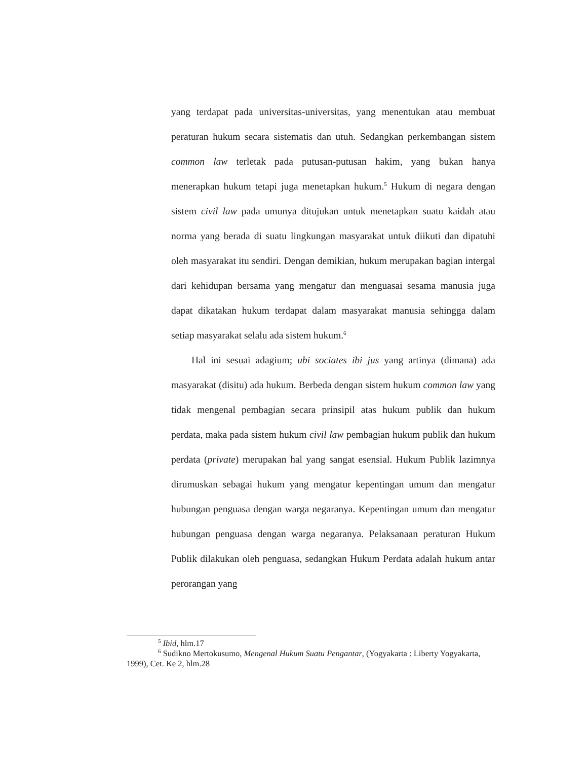yang terdapat pada universitas-universitas, yang menentukan atau membuat peraturan hukum secara sistematis dan utuh. Sedangkan perkembangan sistem common law terletak pada putusan-putusan hakim, yang bukan hanya menerapkan hukum tetapi juga menetapkan hukum.<sup>5</sup> Hukum di negara dengan sistem civil law pada umunya ditujukan untuk menetapkan suatu kaidah atau norma yang berada di suatu lingkungan masyarakat untuk diikuti dan dipatuhi oleh masyarakat itu sendiri. Dengan demikian, hukum merupakan bagian intergal dari kehidupan bersama yang mengatur dan menguasai sesama manusia juga dapat dikatakan hukum terdapat dalam masyarakat manusia sehingga dalam setiap masyarakat selalu ada sistem hukum.<sup>6</sup>
Hal ini sesuai adagium; ubi sociates ibi jus yang artinya (dimana) ada masyarakat (disitu) ada hukum. Berbeda dengan sistem hukum common law yang tidak mengenal pembagian secara prinsipil atas hukum publik dan hukum perdata, maka pada sistem hukum civil law pembagian hukum publik dan hukum perdata (private) merupakan hal yang sangat esensial. Hukum Publik lazimnya dirumuskan sebagai hukum yang mengatur kepentingan umum dan mengatur hubungan penguasa dengan warga negaranya. Kepentingan umum dan mengatur hubungan penguasa dengan warga negaranya. Pelaksanaan peraturan Hukum Publik dilakukan oleh penguasa, sedangkan Hukum Perdata adalah hukum antar perorangan yang
<sup>5</sup> Ibid, hlm.17
<sup>6</sup> Sudikno Mertokusumo, Mengenal Hukum Suatu Pengantar, (Yogyakarta : Liberty Yogyakarta, 1999), Cet. Ke 2, hlm.28